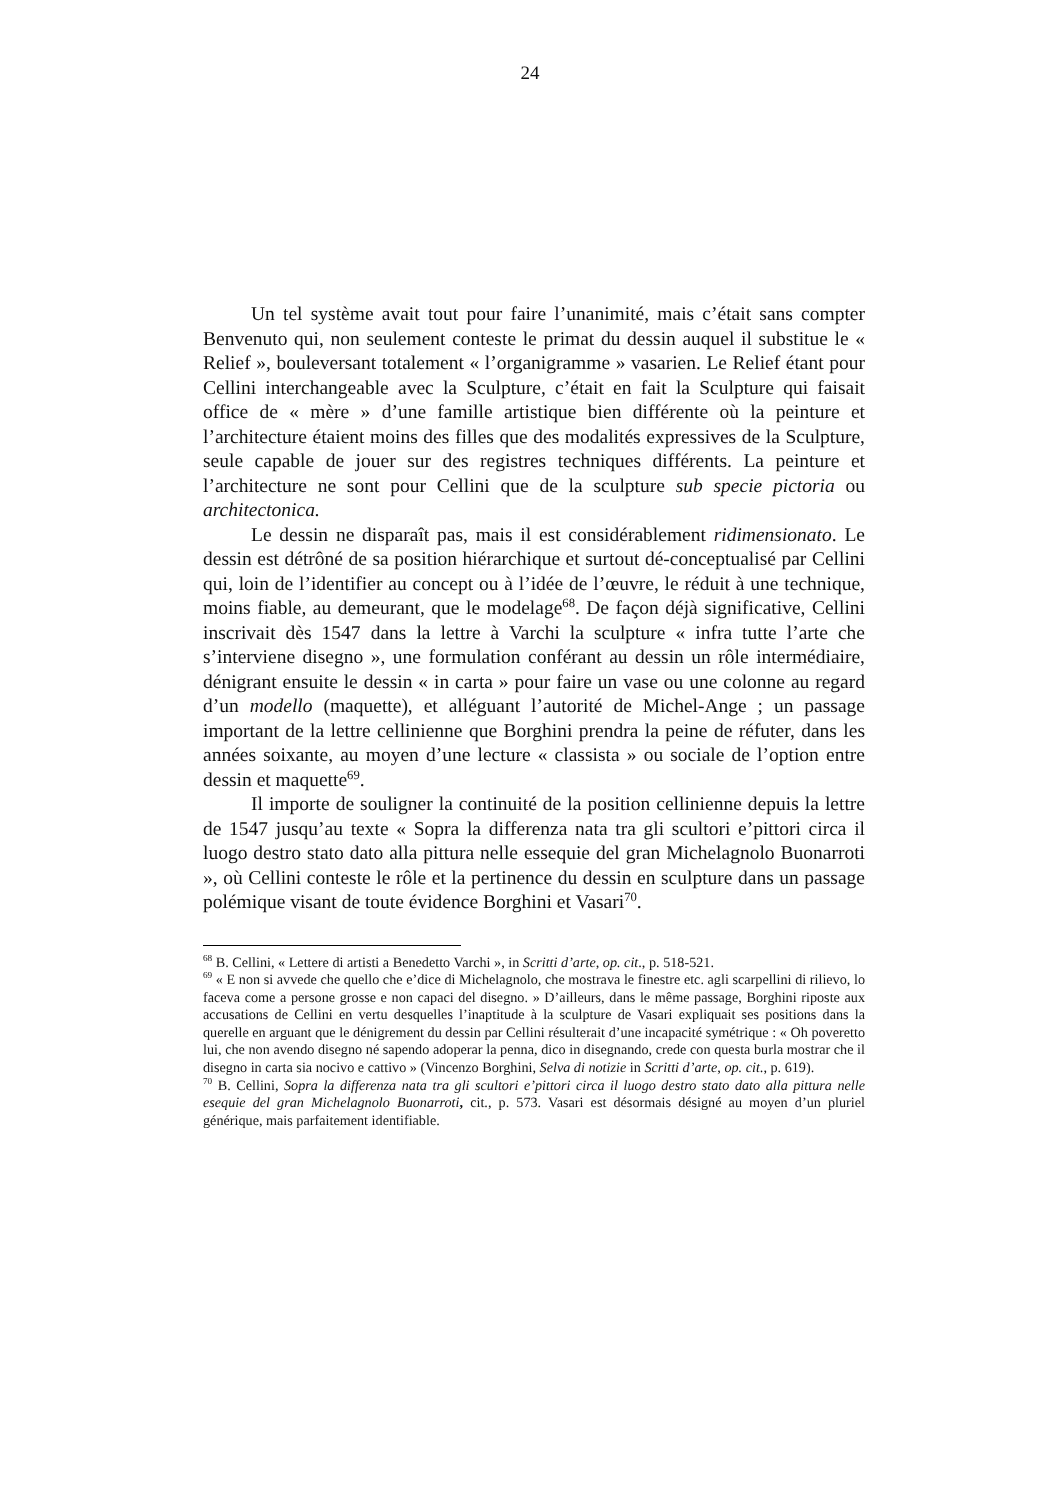24
Un tel système avait tout pour faire l’unanimité, mais c’était sans compter Benvenuto qui, non seulement conteste le primat du dessin auquel il substitue le « Relief », bouleversant totalement « l’organigramme » vasarien. Le Relief étant pour Cellini interchangeable avec la Sculpture, c’était en fait la Sculpture qui faisait office de « mère » d’une famille artistique bien différente où la peinture et l’architecture étaient moins des filles que des modalités expressives de la Sculpture, seule capable de jouer sur des registres techniques différents. La peinture et l’architecture ne sont pour Cellini que de la sculpture sub specie pictoria ou architectonica.
Le dessin ne disparaît pas, mais il est considérablement ridimensionato. Le dessin est détrôné de sa position hiérarchique et surtout dé-conceptualisé par Cellini qui, loin de l’identifier au concept ou à l’idée de l’œuvre, le réduit à une technique, moins fiable, au demeurant, que le modelage<sup>68</sup>. De façon déjà significative, Cellini inscrivait dès 1547 dans la lettre à Varchi la sculpture « infra tutte l’arte che s’interviene disegno », une formulation conférant au dessin un rôle intermédiaire, dénigrant ensuite le dessin « in carta » pour faire un vase ou une colonne au regard d’un modello (maquette), et alléguant l’autorité de Michel-Ange ; un passage important de la lettre cellinienne que Borghini prendra la peine de réfuter, dans les années soixante, au moyen d’une lecture « classista » ou sociale de l’option entre dessin et maquette<sup>69</sup>.
Il importe de souligner la continuité de la position cellinienne depuis la lettre de 1547 jusqu’au texte « Sopra la differenza nata tra gli scultori e’pittori circa il luogo destro stato dato alla pittura nelle essequie del gran Michelagnolo Buonarroti », où Cellini conteste le rôle et la pertinence du dessin en sculpture dans un passage polémique visant de toute évidence Borghini et Vasari<sup>70</sup>.
<sup>68</sup> B. Cellini, « Lettere di artisti a Benedetto Varchi », in Scritti d’arte, op. cit., p. 518-521.
<sup>69</sup> « E non si avvede che quello che e’dice di Michelagnolo, che mostrava le finestre etc. agli scarpellini di rilievo, lo faceva come a persone grosse e non capaci del disegno. » D’ailleurs, dans le même passage, Borghini riposte aux accusations de Cellini en vertu desquelles l’inaptitude à la sculpture de Vasari expliquait ses positions dans la querelle en arguant que le dénigrement du dessin par Cellini résulterait d’une incapacité symétrique : « Oh poveretto lui, che non avendo disegno né sapendo adoperar la penna, dico in disegnando, crede con questa burla mostrar che il disegno in carta sia nocivo e cattivo » (Vincenzo Borghini, Selva di notizie in Scritti d’arte, op. cit., p. 619).
<sup>70</sup> B. Cellini, Sopra la differenza nata tra gli scultori e’pittori circa il luogo destro stato dato alla pittura nelle esequie del gran Michelagnolo Buonarroti, cit., p. 573. Vasari est désormais désigné au moyen d’un pluriel générique, mais parfaitement identifiable.